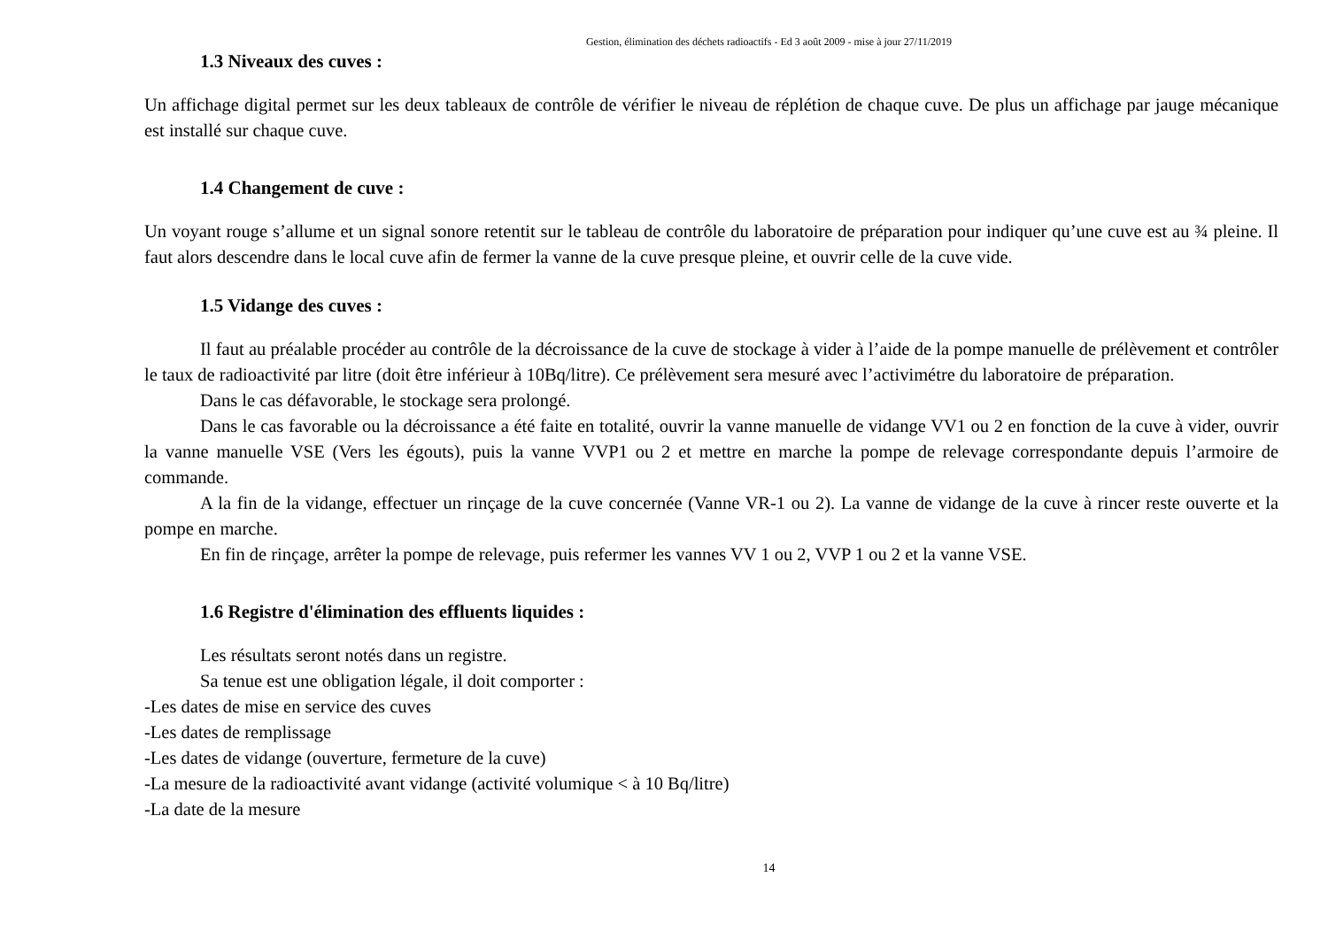Gestion, élimination des déchets radioactifs - Ed 3 août 2009 - mise à jour 27/11/2019
1.3 Niveaux des cuves :
Un affichage digital permet sur les deux tableaux de contrôle de vérifier le niveau de réplétion de chaque cuve. De plus un affichage par jauge mécanique est installé sur chaque cuve.
1.4 Changement de cuve :
Un voyant rouge s’allume et un signal sonore retentit sur le tableau de contrôle du laboratoire de préparation pour indiquer qu’une cuve est au ¾ pleine. Il faut alors descendre dans le local cuve afin de fermer la vanne de la cuve presque pleine, et ouvrir celle de la cuve vide.
1.5 Vidange des cuves :
Il faut au préalable procéder au contrôle de la décroissance de la cuve de stockage à vider à l’aide de la pompe manuelle de prélèvement et contrôler le taux de radioactivité par litre (doit être inférieur à 10Bq/litre). Ce prélèvement sera mesuré avec l’activimétre du laboratoire de préparation.
Dans le cas défavorable, le stockage sera prolongé.
Dans le cas favorable ou la décroissance a été faite en totalité, ouvrir la vanne manuelle de vidange VV1 ou 2 en fonction de la cuve à vider, ouvrir la vanne manuelle VSE (Vers les égouts), puis la vanne VVP1 ou 2 et mettre en marche la pompe de relevage correspondante depuis l’armoire de commande.
A la fin de la vidange, effectuer un rinçage de la cuve concernée (Vanne VR-1 ou 2). La vanne de vidange de la cuve à rincer reste ouverte et la pompe en marche.
En fin de rinçage, arrêter la pompe de relevage, puis refermer les vannes VV 1 ou 2, VVP 1 ou 2 et la vanne VSE.
1.6 Registre d'élimination des effluents liquides :
Les résultats seront notés dans un registre.
Sa tenue est une obligation légale, il doit comporter :
-Les dates de mise en service des cuves
-Les dates de remplissage
-Les dates de vidange (ouverture, fermeture de la cuve)
-La mesure de la radioactivité avant vidange (activité volumique < à 10 Bq/litre)
-La date de la mesure
14